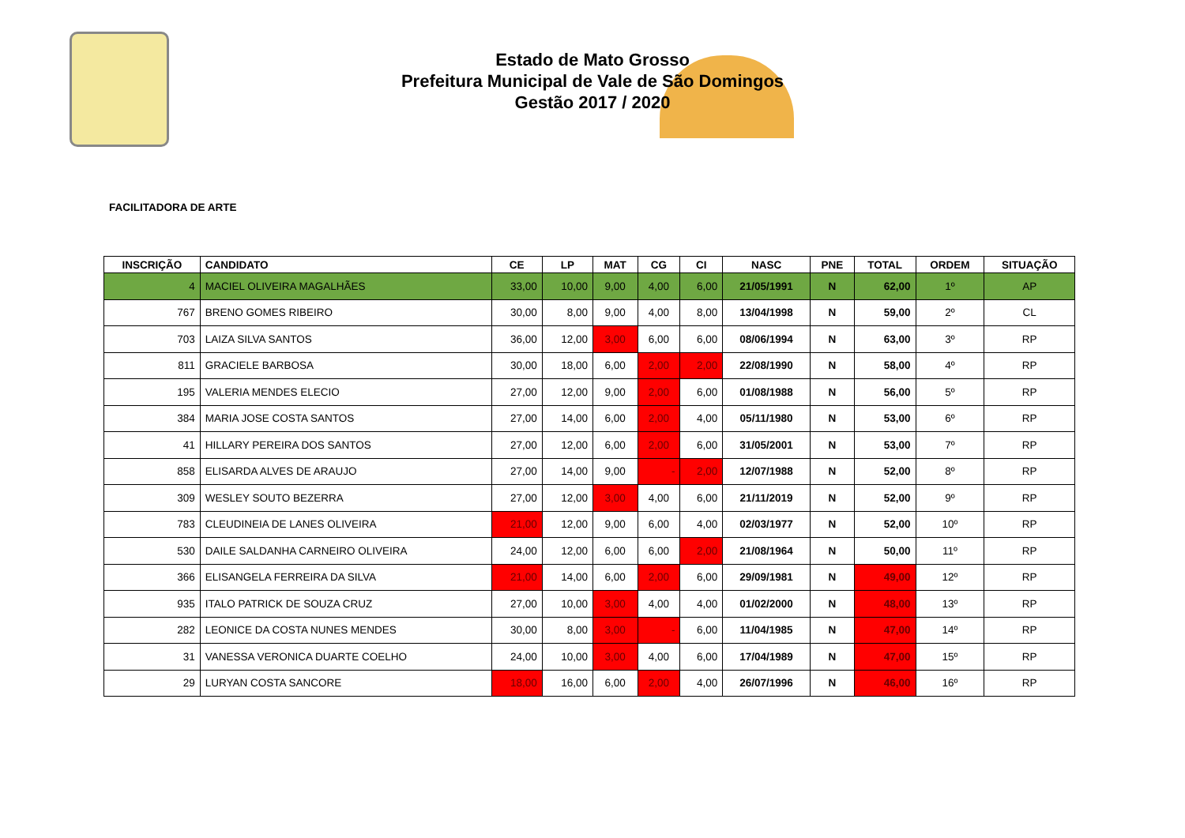Estado de Mato Grosso
Prefeitura Municipal de Vale de São Domingos
Gestão 2017 / 2020
FACILITADORA DE ARTE
| INSCRIÇÃO | CANDIDATO | CE | LP | MAT | CG | CI | NASC | PNE | TOTAL | ORDEM | SITUAÇÃO |
| --- | --- | --- | --- | --- | --- | --- | --- | --- | --- | --- | --- |
| 4 | MACIEL OLIVEIRA MAGALHÃES | 33,00 | 10,00 | 9,00 | 4,00 | 6,00 | 21/05/1991 | N | 62,00 | 1º | AP |
| 767 | BRENO GOMES RIBEIRO | 30,00 | 8,00 | 9,00 | 4,00 | 8,00 | 13/04/1998 | N | 59,00 | 2º | CL |
| 703 | LAIZA SILVA SANTOS | 36,00 | 12,00 | 3,00 | 6,00 | 6,00 | 08/06/1994 | N | 63,00 | 3º | RP |
| 811 | GRACIELE BARBOSA | 30,00 | 18,00 | 6,00 | 2,00 | 2,00 | 22/08/1990 | N | 58,00 | 4º | RP |
| 195 | VALERIA MENDES ELECIO | 27,00 | 12,00 | 9,00 | 2,00 | 6,00 | 01/08/1988 | N | 56,00 | 5º | RP |
| 384 | MARIA JOSE COSTA SANTOS | 27,00 | 14,00 | 6,00 | 2,00 | 4,00 | 05/11/1980 | N | 53,00 | 6º | RP |
| 41 | HILLARY PEREIRA DOS SANTOS | 27,00 | 12,00 | 6,00 | 2,00 | 6,00 | 31/05/2001 | N | 53,00 | 7º | RP |
| 858 | ELISARDA ALVES DE ARAUJO | 27,00 | 14,00 | 9,00 | - | 2,00 | 12/07/1988 | N | 52,00 | 8º | RP |
| 309 | WESLEY SOUTO BEZERRA | 27,00 | 12,00 | 3,00 | 4,00 | 6,00 | 21/11/2019 | N | 52,00 | 9º | RP |
| 783 | CLEUDINEIA DE LANES OLIVEIRA | 21,00 | 12,00 | 9,00 | 6,00 | 4,00 | 02/03/1977 | N | 52,00 | 10º | RP |
| 530 | DAILE SALDANHA CARNEIRO OLIVEIRA | 24,00 | 12,00 | 6,00 | 6,00 | 2,00 | 21/08/1964 | N | 50,00 | 11º | RP |
| 366 | ELISANGELA FERREIRA DA SILVA | 21,00 | 14,00 | 6,00 | 2,00 | 6,00 | 29/09/1981 | N | 49,00 | 12º | RP |
| 935 | ITALO PATRICK DE SOUZA CRUZ | 27,00 | 10,00 | 3,00 | 4,00 | 4,00 | 01/02/2000 | N | 48,00 | 13º | RP |
| 282 | LEONICE DA COSTA NUNES MENDES | 30,00 | 8,00 | 3,00 | - | 6,00 | 11/04/1985 | N | 47,00 | 14º | RP |
| 31 | VANESSA VERONICA DUARTE COELHO | 24,00 | 10,00 | 3,00 | 4,00 | 6,00 | 17/04/1989 | N | 47,00 | 15º | RP |
| 29 | LURYAN COSTA SANCORE | 18,00 | 16,00 | 6,00 | 2,00 | 4,00 | 26/07/1996 | N | 46,00 | 16º | RP |